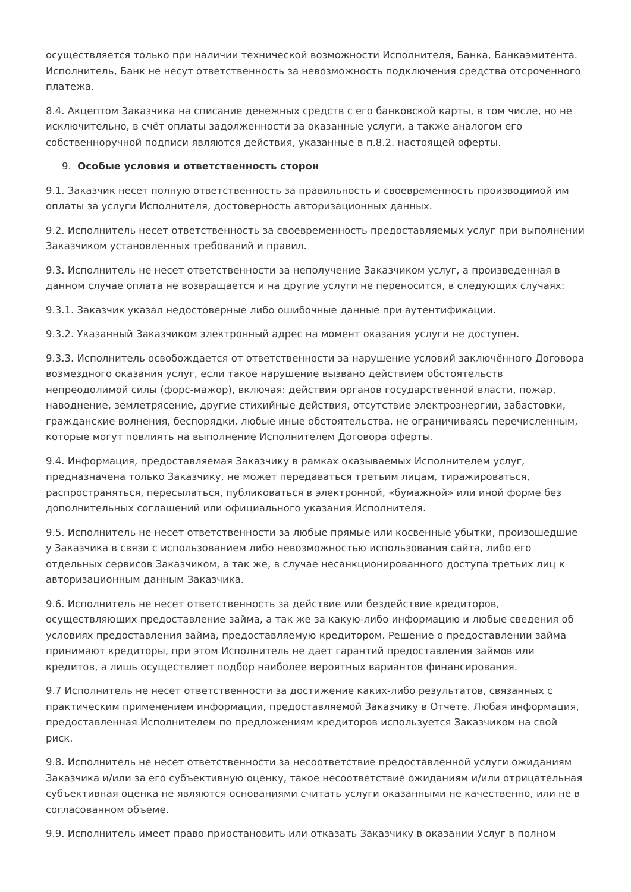осуществляется только при наличии технической возможности Исполнителя, Банка, Банкаэмитента. Исполнитель, Банк не несут ответственность за невозможность подключения средства отсроченного платежа.
8.4. Акцептом Заказчика на списание денежных средств с его банковской карты, в том числе, но не исключительно, в счёт оплаты задолженности за оказанные услуги, а также аналогом его собственноручной подписи являются действия, указанные в п.8.2. настоящей оферты.
9. Особые условия и ответственность сторон
9.1. Заказчик несет полную ответственность за правильность и своевременность производимой им оплаты за услуги Исполнителя, достоверность авторизационных данных.
9.2. Исполнитель несет ответственность за своевременность предоставляемых услуг при выполнении Заказчиком установленных требований и правил.
9.3. Исполнитель не несет ответственности за неполучение Заказчиком услуг, а произведенная в данном случае оплата не возвращается и на другие услуги не переносится, в следующих случаях:
9.3.1. Заказчик указал недостоверные либо ошибочные данные при аутентификации.
9.3.2. Указанный Заказчиком электронный адрес на момент оказания услуги не доступен.
9.3.3. Исполнитель освобождается от ответственности за нарушение условий заключённого Договора возмездного оказания услуг, если такое нарушение вызвано действием обстоятельств непреодолимой силы (форс-мажор), включая: действия органов государственной власти, пожар, наводнение, землетрясение, другие стихийные действия, отсутствие электроэнергии, забастовки, гражданские волнения, беспорядки, любые иные обстоятельства, не ограничиваясь перечисленным, которые могут повлиять на выполнение Исполнителем Договора оферты.
9.4. Информация, предоставляемая Заказчику в рамках оказываемых Исполнителем услуг, предназначена только Заказчику, не может передаваться третьим лицам, тиражироваться, распространяться, пересылаться, публиковаться в электронной, «бумажной» или иной форме без дополнительных соглашений или официального указания Исполнителя.
9.5. Исполнитель не несет ответственности за любые прямые или косвенные убытки, произошедшие у Заказчика в связи с использованием либо невозможностью использования сайта, либо его отдельных сервисов Заказчиком, а так же, в случае несанкционированного доступа третьих лиц к авторизационным данным Заказчика.
9.6. Исполнитель не несет ответственность за действие или бездействие кредиторов, осуществляющих предоставление займа, а так же за какую-либо информацию и любые сведения об условиях предоставления займа, предоставляемую кредитором. Решение о предоставлении займа принимают кредиторы, при этом Исполнитель не дает гарантий предоставления займов или кредитов, а лишь осуществляет подбор наиболее вероятных вариантов финансирования.
9.7 Исполнитель не несет ответственности за достижение каких-либо результатов, связанных с практическим применением информации, предоставляемой Заказчику в Отчете. Любая информация, предоставленная Исполнителем по предложениям кредиторов используется Заказчиком на свой риск.
9.8. Исполнитель не несет ответственности за несоответствие предоставленной услуги ожиданиям Заказчика и/или за его субъективную оценку, такое несоответствие ожиданиям и/или отрицательная субъективная оценка не являются основаниями считать услуги оказанными не качественно, или не в согласованном объеме.
9.9. Исполнитель имеет право приостановить или отказать Заказчику в оказании Услуг в полном